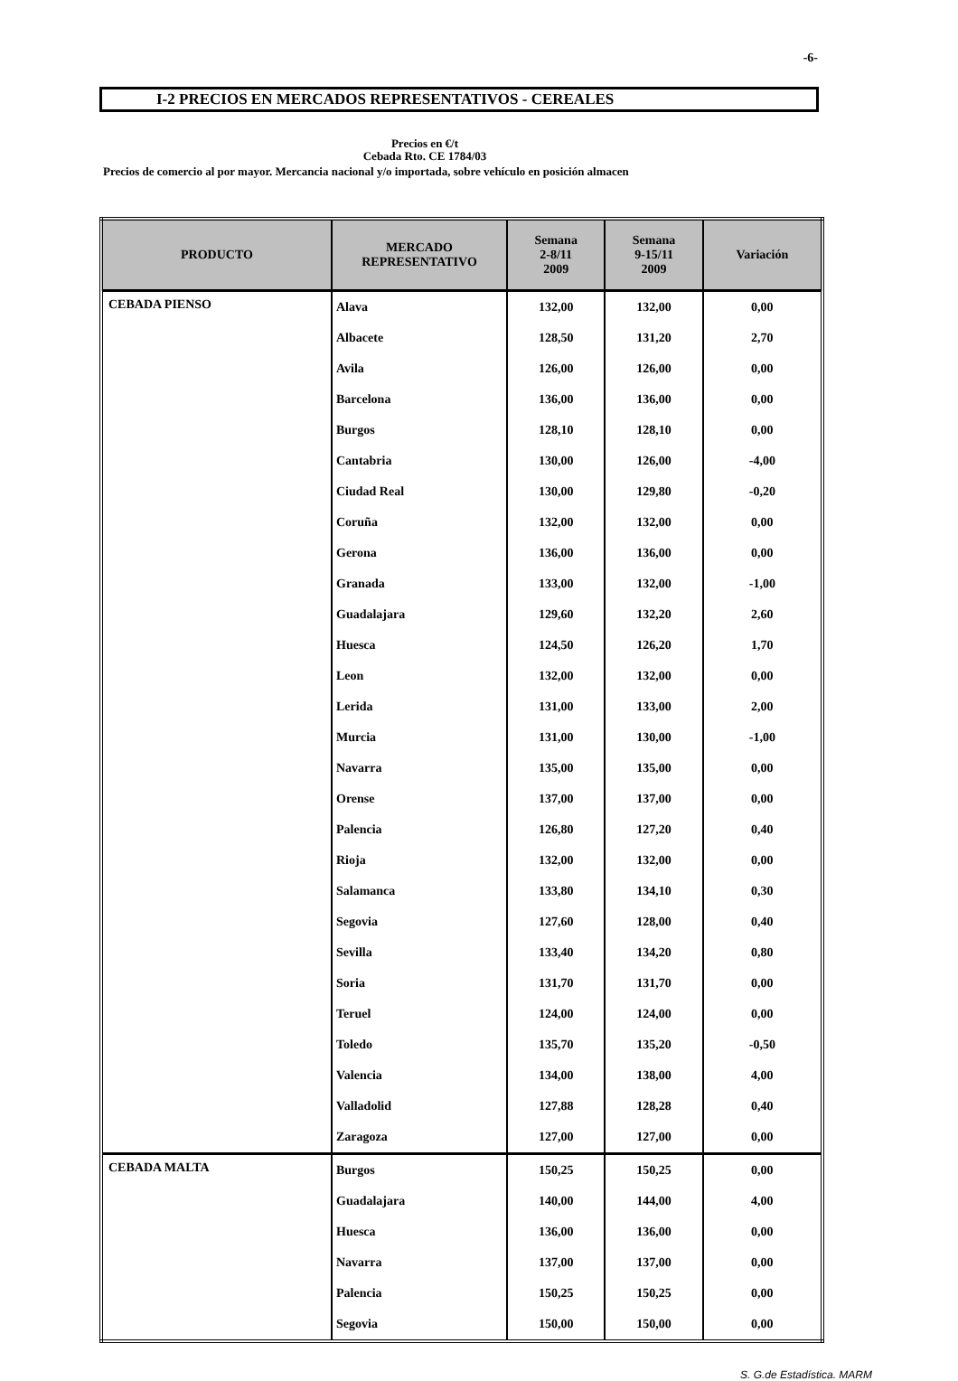-6-
I-2 PRECIOS EN MERCADOS REPRESENTATIVOS - CEREALES
Precios en €/t
Cebada Rto. CE 1784/03
Precios de comercio al por mayor. Mercancia nacional y/o importada, sobre vehículo en posición almacen
| PRODUCTO | MERCADO REPRESENTATIVO | Semana 2-8/11 2009 | Semana 9-15/11 2009 | Variación |
| --- | --- | --- | --- | --- |
| CEBADA PIENSO | Alava | 132,00 | 132,00 | 0,00 |
| | Albacete | 128,50 | 131,20 | 2,70 |
| | Avila | 126,00 | 126,00 | 0,00 |
| | Barcelona | 136,00 | 136,00 | 0,00 |
| | Burgos | 128,10 | 128,10 | 0,00 |
| | Cantabria | 130,00 | 126,00 | -4,00 |
| | Ciudad Real | 130,00 | 129,80 | -0,20 |
| | Coruña | 132,00 | 132,00 | 0,00 |
| | Gerona | 136,00 | 136,00 | 0,00 |
| | Granada | 133,00 | 132,00 | -1,00 |
| | Guadalajara | 129,60 | 132,20 | 2,60 |
| | Huesca | 124,50 | 126,20 | 1,70 |
| | Leon | 132,00 | 132,00 | 0,00 |
| | Lerida | 131,00 | 133,00 | 2,00 |
| | Murcia | 131,00 | 130,00 | -1,00 |
| | Navarra | 135,00 | 135,00 | 0,00 |
| | Orense | 137,00 | 137,00 | 0,00 |
| | Palencia | 126,80 | 127,20 | 0,40 |
| | Rioja | 132,00 | 132,00 | 0,00 |
| | Salamanca | 133,80 | 134,10 | 0,30 |
| | Segovia | 127,60 | 128,00 | 0,40 |
| | Sevilla | 133,40 | 134,20 | 0,80 |
| | Soria | 131,70 | 131,70 | 0,00 |
| | Teruel | 124,00 | 124,00 | 0,00 |
| | Toledo | 135,70 | 135,20 | -0,50 |
| | Valencia | 134,00 | 138,00 | 4,00 |
| | Valladolid | 127,88 | 128,28 | 0,40 |
| | Zaragoza | 127,00 | 127,00 | 0,00 |
| CEBADA MALTA | Burgos | 150,25 | 150,25 | 0,00 |
| | Guadalajara | 140,00 | 144,00 | 4,00 |
| | Huesca | 136,00 | 136,00 | 0,00 |
| | Navarra | 137,00 | 137,00 | 0,00 |
| | Palencia | 150,25 | 150,25 | 0,00 |
| | Segovia | 150,00 | 150,00 | 0,00 |
S. G.de Estadística. MARM